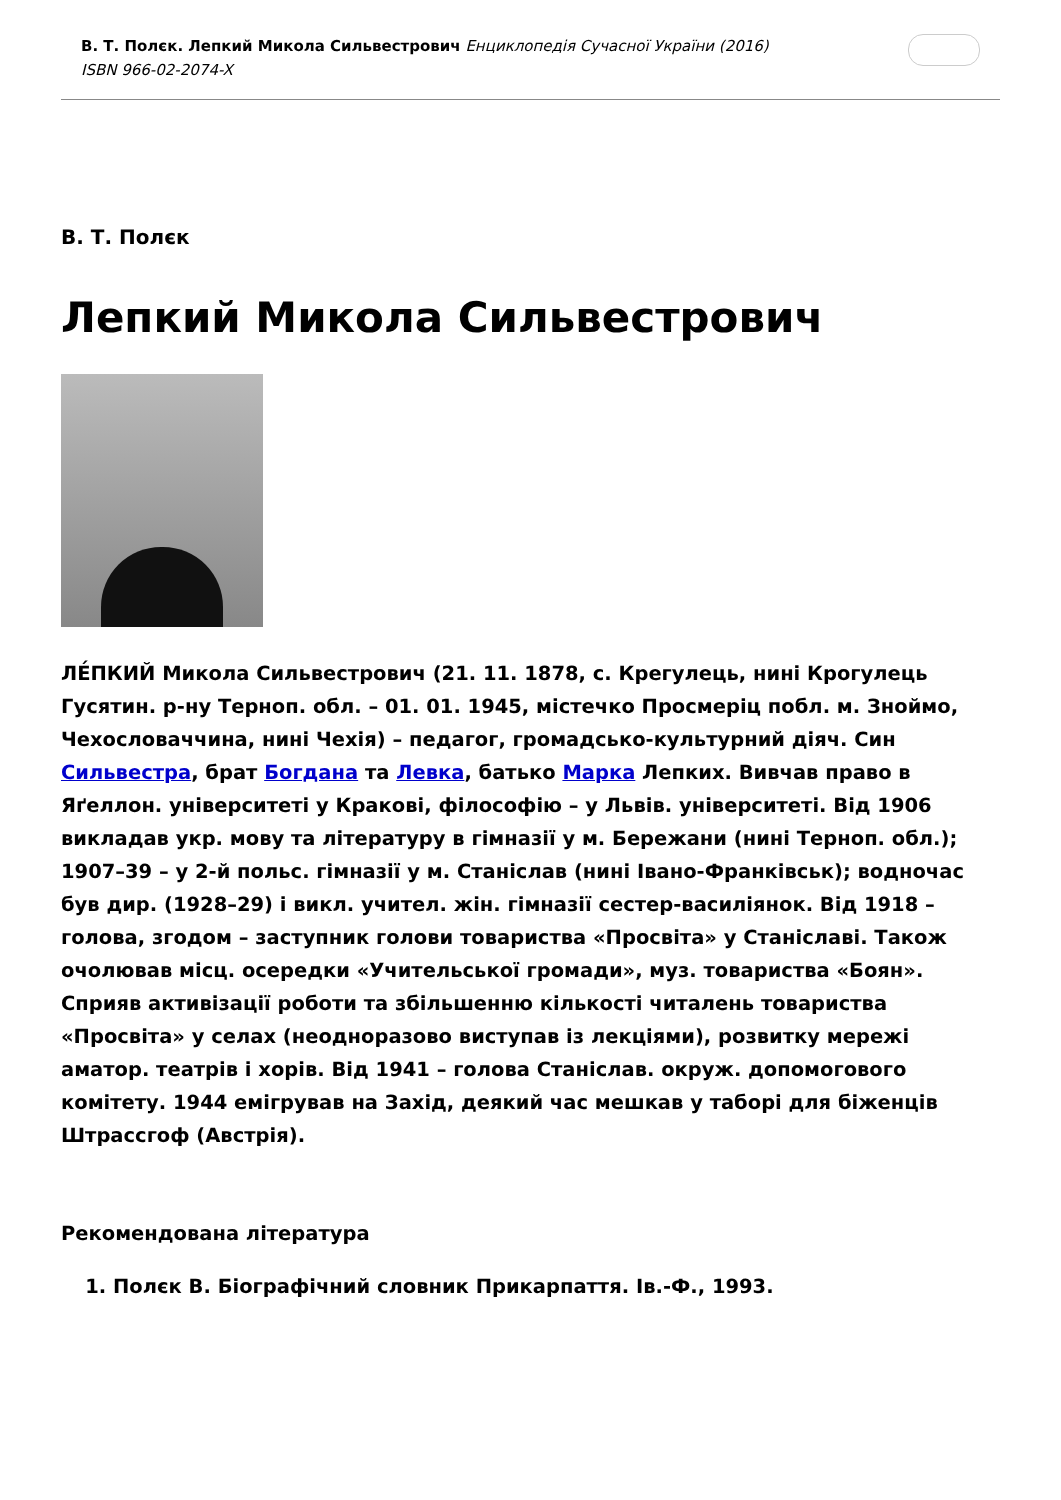В. Т. Полєк. Лепкий Микола Сильвестрович Енциклопедія Сучасної України (2016)
ISBN 966-02-2074-X
В. Т. Полєк
Лепкий Микола Сильвестрович
ЛЕ́ПКИЙ Микола Сильвестрович (21. 11. 1878, с. Крегулець, нині Крогулець Гусятин. р-ну Терноп. обл. – 01. 01. 1945, містечко Просмеріц побл. м. Зноймо, Чехословаччина, нині Чехія) – педагог, громадсько-культурний діяч. Син Сильвестра, брат Богдана та Левка, батько Марка Лепких. Вивчав право в Яґеллон. університеті у Кракові, філософію – у Львів. університеті. Від 1906 викладав укр. мову та літературу в гімназії у м. Бережани (нині Терноп. обл.); 1907–39 – у 2-й польс. гімназії у м. Станіслав (нині Івано-Франківськ); водночас був дир. (1928–29) і викл. учител. жін. гімназії сестер-василіянок. Від 1918 – голова, згодом – заступник голови товариства «Просвіта» у Станіславі. Також очолював місц. осередки «Учительської громади», муз. товариства «Боян». Сприяв активізації роботи та збільшенню кількості читалень товариства «Просвіта» у селах (неодноразово виступав із лекціями), розвитку мережі аматор. театрів і хорів. Від 1941 – голова Станіслав. окруж. допомогового комітету. 1944 емігрував на Захід, деякий час мешкав у таборі для біженців Штрассгоф (Австрія).
Рекомендована література
1. Полєк В. Біографічний словник Прикарпаття. Ів.-Ф., 1993.